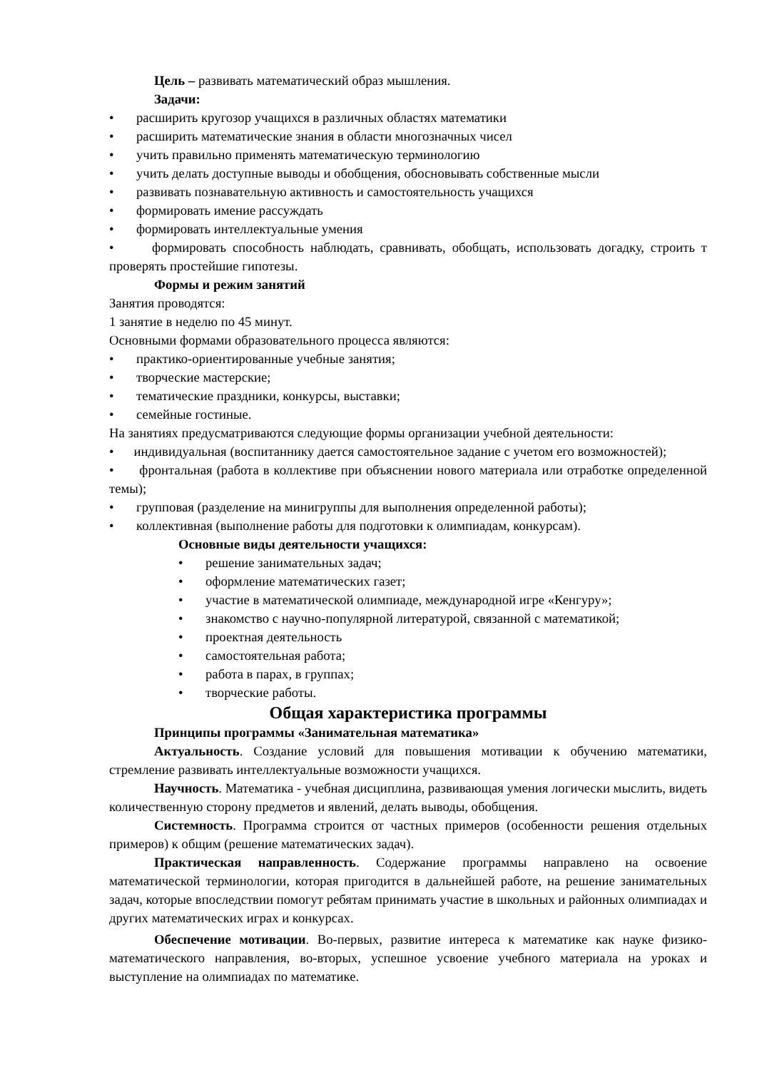Цель – развивать математический образ мышления.
Задачи:
• расширить кругозор учащихся в различных областях математики
• расширить математические знания в области многозначных чисел
• учить правильно применять математическую терминологию
• учить делать доступные выводы и обобщения, обосновывать собственные мысли
• развивать познавательную активность и самостоятельность учащихся
• формировать имение рассуждать
• формировать интеллектуальные умения
• формировать способность наблюдать, сравнивать, обобщать, использовать догадку, строить т проверять простейшие гипотезы.
Формы и режим занятий
Занятия проводятся:
1 занятие в неделю по 45 минут.
Основными формами образовательного процесса являются:
• практико-ориентированные учебные занятия;
• творческие мастерские;
• тематические праздники, конкурсы, выставки;
• семейные гостиные.
На занятиях предусматриваются следующие формы организации учебной деятельности:
• индивидуальная (воспитаннику дается самостоятельное задание с учетом его возможностей);
• фронтальная (работа в коллективе при объяснении нового материала или отработке определенной темы);
• групповая (разделение на минигруппы для выполнения определенной работы);
• коллективная (выполнение работы для подготовки к олимпиадам, конкурсам).
Основные виды деятельности учащихся:
• решение занимательных задач;
• оформление математических газет;
• участие в математической олимпиаде, международной игре «Кенгуру»;
• знакомство с научно-популярной литературой, связанной с математикой;
• проектная деятельность
• самостоятельная работа;
• работа в парах, в группах;
• творческие работы.
Общая характеристика программы
Принципы программы «Занимательная математика»
Актуальность. Создание условий для повышения мотивации к обучению математики, стремление развивать интеллектуальные возможности учащихся.
Научность. Математика - учебная дисциплина, развивающая умения логически мыслить, видеть количественную сторону предметов и явлений, делать выводы, обобщения.
Системность. Программа строится от частных примеров (особенности решения отдельных примеров) к общим (решение математических задач).
Практическая направленность. Содержание программы направлено на освоение математической терминологии, которая пригодится в дальнейшей работе, на решение занимательных задач, которые впоследствии помогут ребятам принимать участие в школьных и районных олимпиадах и других математических играх и конкурсах.
Обеспечение мотивации. Во-первых, развитие интереса к математике как науке физико-математического направления, во-вторых, успешное усвоение учебного материала на уроках и выступление на олимпиадах по математике.